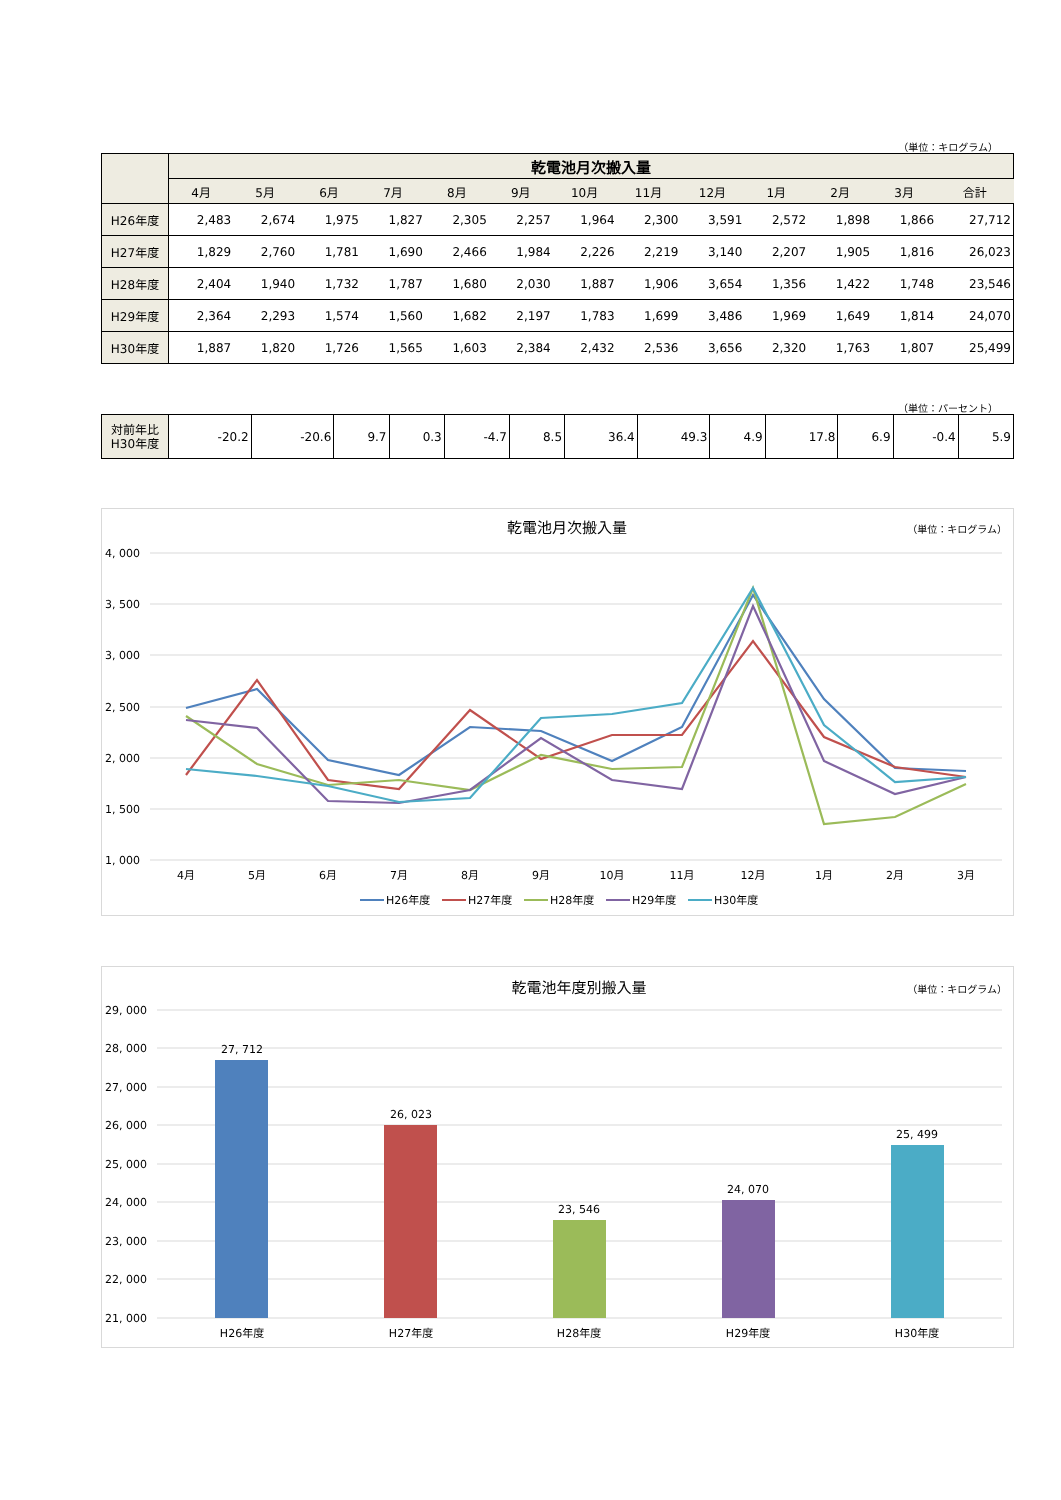（単位：キログラム）
| | 乾電池月次搬入量 | | | | | | | | | | | | |
| --- | --- | --- | --- | --- | --- | --- | --- | --- | --- | --- | --- | --- | --- |
| | 4月 | 5月 | 6月 | 7月 | 8月 | 9月 | 10月 | 11月 | 12月 | 1月 | 2月 | 3月 | 合計 |
| H26年度 | 2,483 | 2,674 | 1,975 | 1,827 | 2,305 | 2,257 | 1,964 | 2,300 | 3,591 | 2,572 | 1,898 | 1,866 | 27,712 |
| H27年度 | 1,829 | 2,760 | 1,781 | 1,690 | 2,466 | 1,984 | 2,226 | 2,219 | 3,140 | 2,207 | 1,905 | 1,816 | 26,023 |
| H28年度 | 2,404 | 1,940 | 1,732 | 1,787 | 1,680 | 2,030 | 1,887 | 1,906 | 3,654 | 1,356 | 1,422 | 1,748 | 23,546 |
| H29年度 | 2,364 | 2,293 | 1,574 | 1,560 | 1,682 | 2,197 | 1,783 | 1,699 | 3,486 | 1,969 | 1,649 | 1,814 | 24,070 |
| H30年度 | 1,887 | 1,820 | 1,726 | 1,565 | 1,603 | 2,384 | 2,432 | 2,536 | 3,656 | 2,320 | 1,763 | 1,807 | 25,499 |
（単位：パーセント）
| 対前年比 H30年度 | -20.2 | -20.6 | 9.7 | 0.3 | -4.7 | 8.5 | 36.4 | 49.3 | 4.9 | 17.8 | 6.9 | -0.4 | 5.9 |
乾電池月次搬入量
（単位：キログラム）
4, 000
3, 500
3, 000
2, 500
2, 000
1, 500
1, 000
4月
5月
6月
7月
8月
9月
10月
11月
12月
1月
2月
3月
H26年度
H27年度
H28年度
H29年度
H30年度
乾電池年度別搬入量
（単位：キログラム）
29, 000
28, 000
27, 000
26, 000
25, 000
24, 000
23, 000
22, 000
21, 000
27, 712
26, 023
23, 546
24, 070
25, 499
H26年度
H27年度
H28年度
H29年度
H30年度